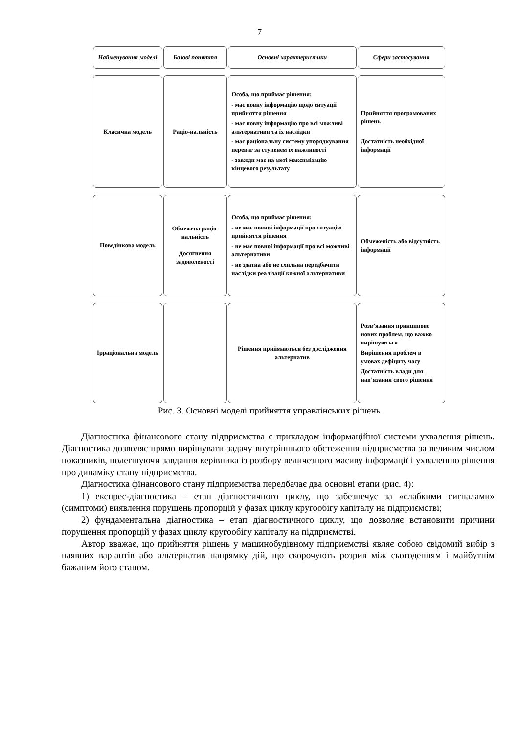7
Найменування моделі
Базові поняття Основні характеристики Сфери застосування
Класична модель Раціо-нальність
Особа, що приймає рішення:
- має повну інформацію щодо ситуації прийняття рішення
- має повну інформацію про всі можливі альтернативи та їх наслідки
- має раціональну систему упорядкування переваг за ступенем їх важливості
- завжди має на меті максимізацію кінцевого результату
Прийняття програмованих рішень
Достатність необхідної інформації
Поведінкова модель Обмежена раціо-нальність
Досягнення задоволеності
Особа, що приймає рішення:
- не має повної інформації про ситуацію прийняття рішення
- не має повної інформації про всі можливі альтернативи
- не здатна або не схильна передбачити наслідки реалізації кожної альтернативи
Обмеженість або відсутність інформації
Ірраціональна модель
Рішення приймаються без дослідження альтернатив
Розв’язання принципово нових проблем, що важко вирішуються
Вирішення проблем в умовах дефіциту часу
Достатність влади для нав’язання свого рішення
Рис. 3. Основні моделі прийняття управлінських рішень
Діагностика фінансового стану підприємства є прикладом інформаційної системи ухвалення рішень. Діагностика дозволяє прямо вирішувати задачу внутрішнього обстеження підприємства за великим числом показників, полегшуючи завдання керівника із розбору величезного масиву інформації і ухваленню рішення про динаміку стану підприємства.
Діагностика фінансового стану підприємства передбачає два основні етапи (рис. 4):
1) експрес-діагностика – етап діагностичного циклу, що забезпечує за «слабкими сигналами» (симптоми) виявлення порушень пропорцій у фазах циклу кругообігу капіталу на підприємстві;
2) фундаментальна діагностика – етап діагностичного циклу, що дозволяє встановити причини порушення пропорцій у фазах циклу кругообігу капіталу на підприємстві.
Автор вважає, що прийняття рішень у машинобудівному підприємстві являє собою свідомий вибір з наявних варіантів або альтернатив напрямку дій, що скорочують розрив між сьогоденням і майбутнім бажаним його станом.